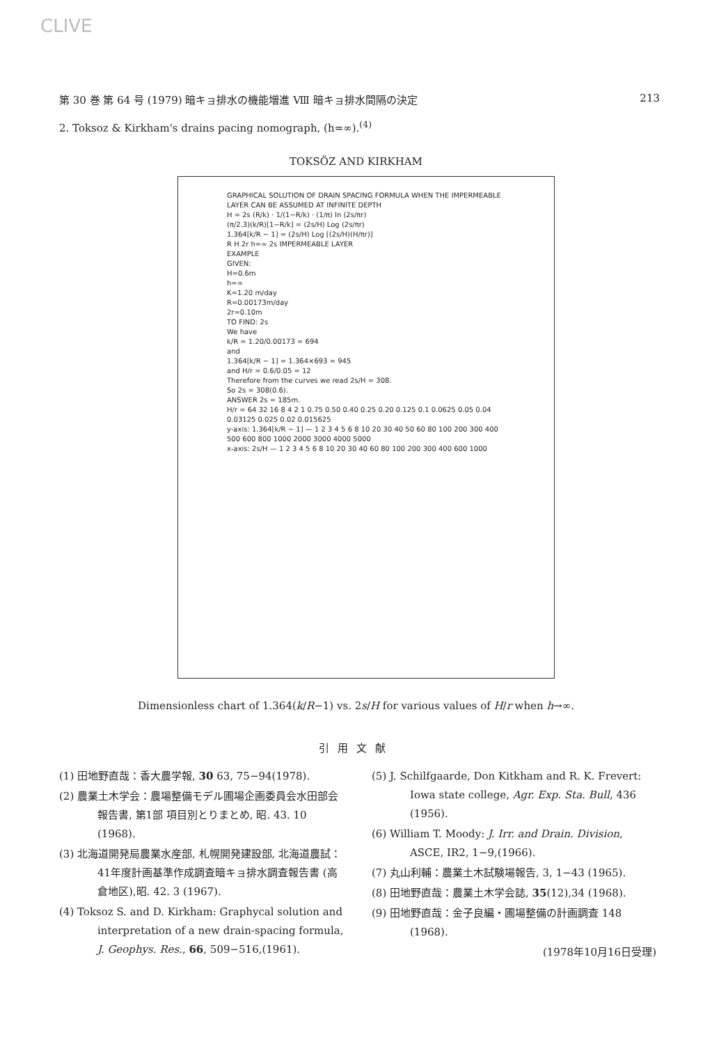CLIVE
第 30 巻 第 64 号 (1979) 暗キョ排水の機能増進 Ⅷ 暗キョ排水間隔の決定 213
2. Toksoz & Kirkham's drains pacing nomograph, (h=∞).<sup>(4)</sup>
TOKSÖZ AND KIRKHAM
GRAPHICAL SOLUTION OF DRAIN SPACING FORMULA WHEN THE IMPERMEABLE LAYER CAN BE ASSUMED AT INFINITE DEPTH
H = 2s (R/k) · 1/(1−R/k) · (1/π) ln (2s/πr)
(π/2.3)(k/R)[1−R/k] = (2s/H) Log (2s/πr)
1.364[k/R − 1] = (2s/H) Log [(2s/H)(H/πr)]
R H 2r h=∞ 2s IMPERMEABLE LAYER
EXAMPLE
GIVEN:
H=0.6m
h=∞
K=1.20 m/day
R=0.00173m/day
2r=0.10m
TO FIND: 2s
We have
k/R = 1.20/0.00173 = 694
and
1.364[k/R − 1] = 1.364×693 = 945
and H/r = 0.6/0.05 = 12
Therefore from the curves we read 2s/H = 308.
So 2s = 308(0.6).
ANSWER 2s = 185m.
H/r = 64 32 16 8 4 2 1 0.75 0.50 0.40 0.25 0.20 0.125 0.1 0.0625 0.05 0.04 0.03125 0.025 0.02 0.015625
y-axis: 1.364[k/R − 1] — 1 2 3 4 5 6 8 10 20 30 40 50 60 80 100 200 300 400 500 600 800 1000 2000 3000 4000 5000
x-axis: 2s/H — 1 2 3 4 5 6 8 10 20 30 40 60 80 100 200 300 400 600 1000
Dimensionless chart of 1.364(k/R−1) vs. 2s/H for various values of H/r when h→∞.
引用文献
(1) 田地野直哉：香大農学報, 30 63, 75−94(1978).
(2) 農業土木学会：農場整備モデル圃場企画委員会水田部会報告書, 第1部 項目別とりまとめ, 昭. 43. 10 (1968).
(3) 北海道開発局農業水産部, 札幌開発建設部, 北海道農試：41年度計画基準作成調査暗キョ排水調査報告書 (高倉地区),昭. 42. 3 (1967).
(4) Toksoz S. and D. Kirkham: Graphycal solution and interpretation of a new drain-spacing formula, J. Geophys. Res., 66, 509−516,(1961).
(5) J. Schilfgaarde, Don Kitkham and R. K. Frevert: Iowa state college, Agr. Exp. Sta. Bull, 436 (1956).
(6) William T. Moody: J. Irr. and Drain. Division, ASCE, IR2, 1−9,(1966).
(7) 丸山利輔：農業土木試験場報告, 3, 1−43 (1965).
(8) 田地野直哉：農業土木学会誌, 35(12),34 (1968).
(9) 田地野直哉：金子良編・圃場整備の計画調査 148 (1968).
(1978年10月16日受理)